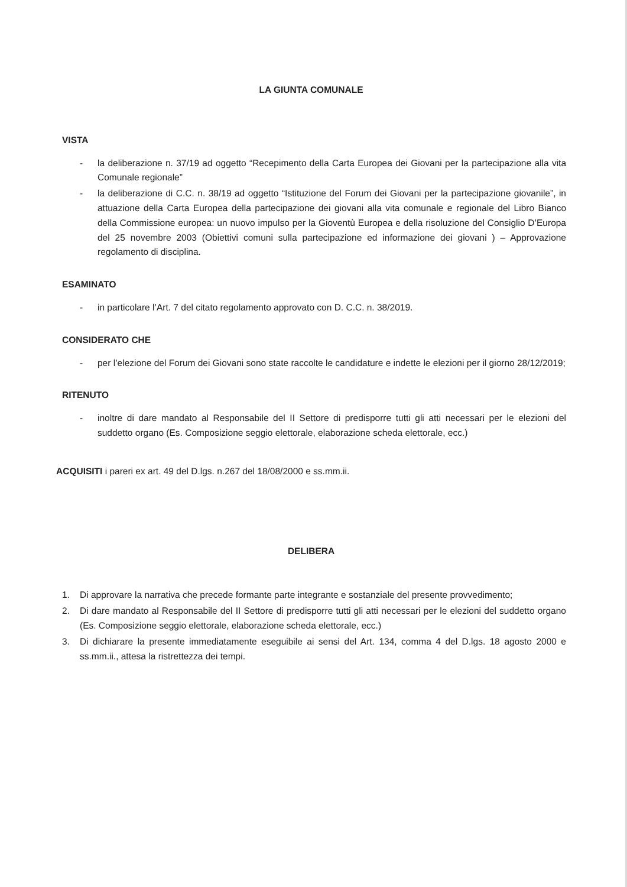LA GIUNTA COMUNALE
VISTA
- la deliberazione n. 37/19 ad oggetto “Recepimento della Carta Europea dei Giovani per la partecipazione alla vita Comunale regionale”
- la deliberazione di C.C. n. 38/19 ad oggetto “Istituzione del Forum dei Giovani per la partecipazione giovanile”, in attuazione della Carta Europea della partecipazione dei giovani alla vita comunale e regionale del Libro Bianco della Commissione europea: un nuovo impulso per la Gioventù Europea e della risoluzione del Consiglio D’Europa del 25 novembre 2003 (Obiettivi comuni sulla partecipazione ed informazione dei giovani ) – Approvazione regolamento di disciplina.
ESAMINATO
- in particolare l’Art. 7 del citato regolamento approvato con D. C.C. n. 38/2019.
CONSIDERATO CHE
- per l’elezione del Forum dei Giovani sono state raccolte le candidature e indette le elezioni per il giorno 28/12/2019;
RITENUTO
- inoltre di dare mandato al Responsabile del II Settore di predisporre tutti gli atti necessari per le elezioni del suddetto organo (Es. Composizione seggio elettorale, elaborazione scheda elettorale, ecc.)
ACQUISITI i pareri ex art. 49 del D.lgs. n.267 del 18/08/2000 e ss.mm.ii.
DELIBERA
1. Di approvare la narrativa che precede formante parte integrante e sostanziale del presente provvedimento;
2. Di dare mandato al Responsabile del II Settore di predisporre tutti gli atti necessari per le elezioni del suddetto organo (Es. Composizione seggio elettorale, elaborazione scheda elettorale, ecc.)
3. Di dichiarare la presente immediatamente eseguibile ai sensi del Art. 134, comma 4 del D.lgs. 18 agosto 2000 e ss.mm.ii., attesa la ristrettezza dei tempi.